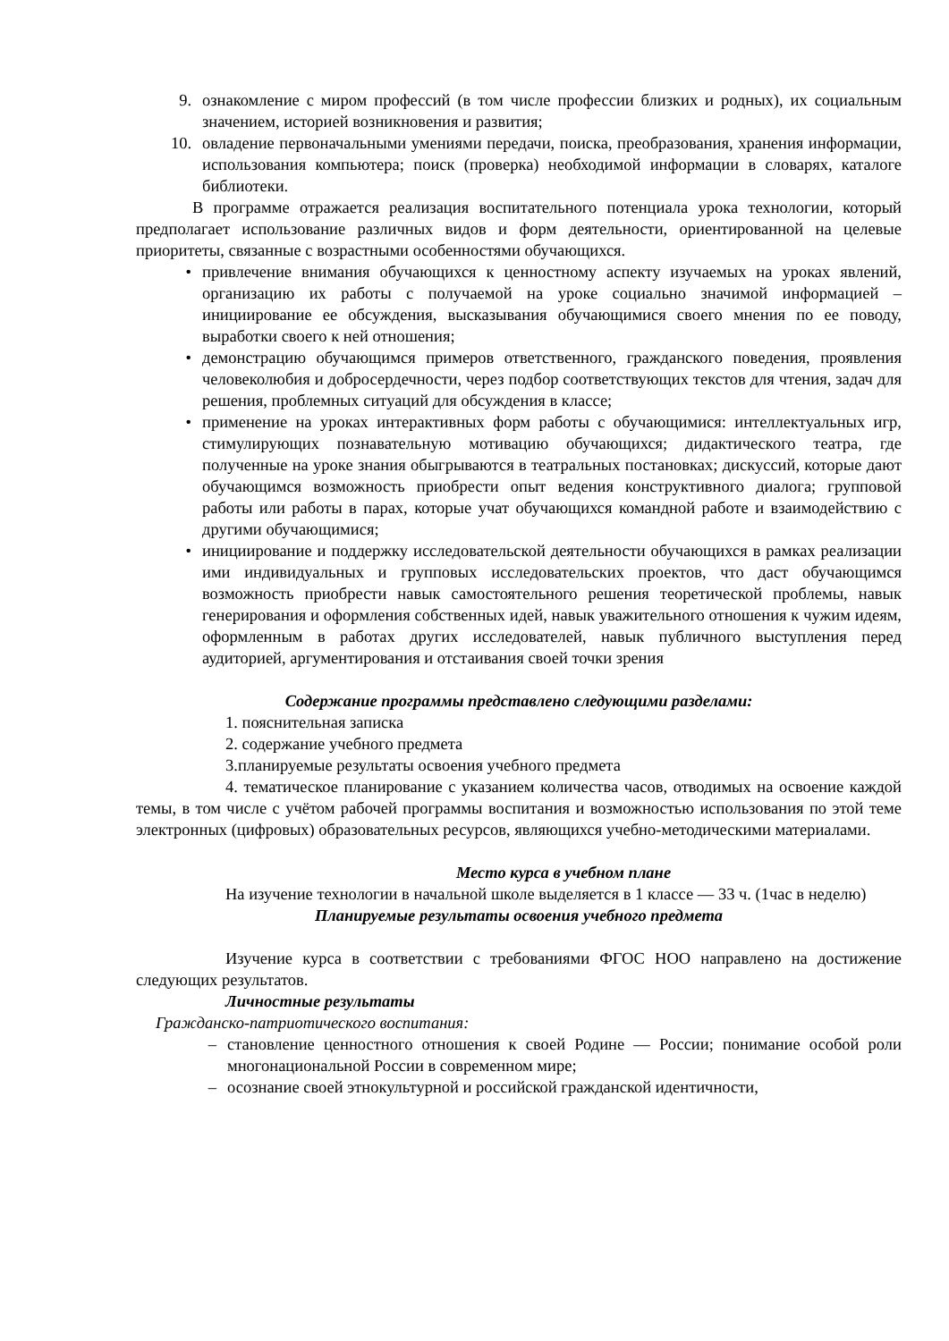9. ознакомление с миром профессий (в том числе профессии близких и родных), их социальным значением, историей возникновения и развития;
10.
овладение первоначальными умениями передачи, поиска, преобразования, хранения информации, использования компьютера; поиск (проверка) необходимой информации в словарях, каталоге библиотеки.
В программе отражается реализация воспитательного потенциала урока технологии, который предполагает использование различных видов и форм деятельности, ориентированной на целевые приоритеты, связанные с возрастными особенностями обучающихся.
• привлечение внимания обучающихся к ценностному аспекту изучаемых на уроках явлений, организацию их работы с получаемой на уроке социально значимой информацией – инициирование ее обсуждения, высказывания обучающимися своего мнения по ее поводу, выработки своего к ней отношения;
• демонстрацию обучающимся примеров ответственного, гражданского поведения, проявления человеколюбия и добросердечности, через подбор соответствующих текстов для чтения, задач для решения, проблемных ситуаций для обсуждения в классе;
• применение на уроках интерактивных форм работы с обучающимися: интеллектуальных игр, стимулирующих познавательную мотивацию обучающихся; дидактического театра, где полученные на уроке знания обыгрываются в театральных постановках; дискуссий, которые дают обучающимся возможность приобрести опыт ведения конструктивного диалога; групповой работы или работы в парах, которые учат обучающихся командной работе и взаимодействию с другими обучающимися;
• инициирование и поддержку исследовательской деятельности обучающихся в рамках реализации ими индивидуальных и групповых исследовательских проектов, что даст обучающимся возможность приобрести навык самостоятельного решения теоретической проблемы, навык генерирования и оформления собственных идей, навык уважительного отношения к чужим идеям, оформленным в работах других исследователей, навык публичного выступления перед аудиторией, аргументирования и отстаивания своей точки зрения
Содержание программы представлено следующими разделами:
1. пояснительная записка
2. содержание учебного предмета
3.планируемые результаты освоения учебного предмета
4. тематическое планирование с указанием количества часов, отводимых на освоение каждой темы, в том числе с учётом рабочей программы воспитания и возможностью использования по этой теме электронных (цифровых) образовательных ресурсов, являющихся учебно-методическими материалами.
Место курса в учебном плане
На изучение технологии в начальной школе выделяется в 1 классе — 33 ч. (1час в неделю)
Планируемые результаты освоения учебного предмета
Изучение курса в соответствии с требованиями ФГОС НОО направлено на достижение следующих результатов.
Личностные результаты
Гражданско-патриотического воспитания:
– становление ценностного отношения к своей Родине — России; понимание особой роли многонациональной России в современном мире;
– осознание своей этнокультурной и российской гражданской идентичности,